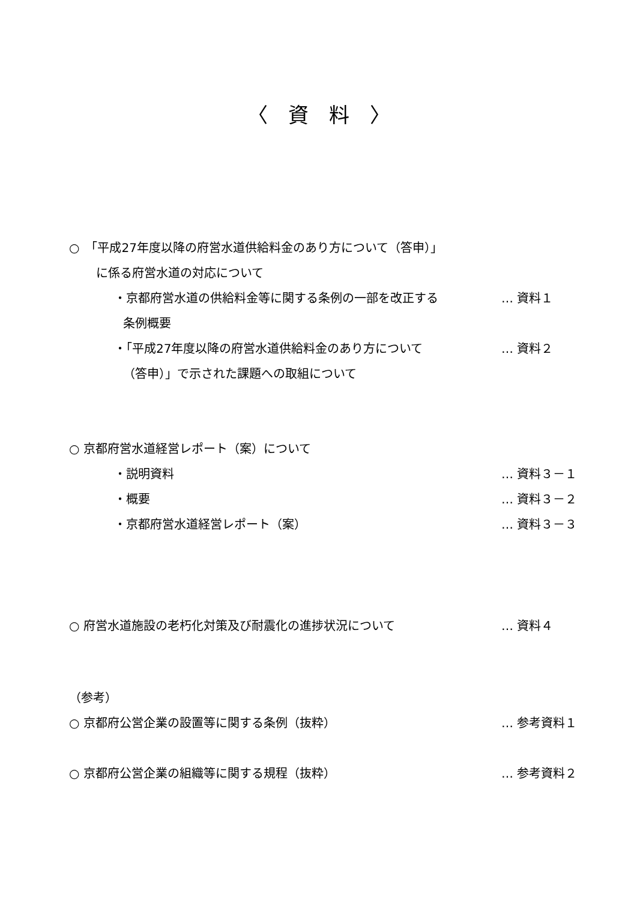〈　資　料　〉
○　「平成27年度以降の府営水道供給料金のあり方について（答申）」
に係る府営水道の対応について
・京都府営水道の供給料金等に関する条例の一部を改正する … 資料１
条例概要
・「平成27年度以降の府営水道供給料金のあり方について … 資料２
（答申）」で示された課題への取組について
○ 京都府営水道経営レポート（案）について
・説明資料 … 資料３－１
・概要 … 資料３－２
・京都府営水道経営レポート（案） … 資料３－３
○ 府営水道施設の老朽化対策及び耐震化の進捗状況について … 資料４
（参考）
○ 京都府公営企業の設置等に関する条例（抜粋） … 参考資料１
○ 京都府公営企業の組織等に関する規程（抜粋） … 参考資料２